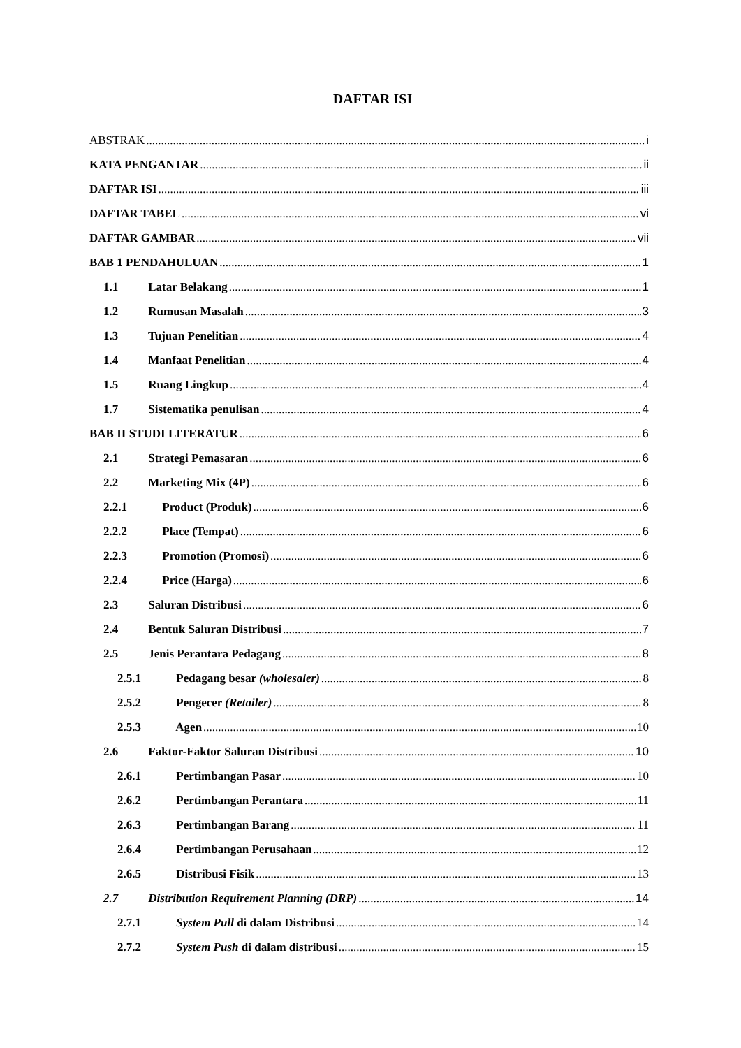DAFTAR ISI
ABSTRAK i
KATA PENGANTAR ii
DAFTAR ISI iii
DAFTAR TABEL vi
DAFTAR GAMBAR vii
BAB 1 PENDAHULUAN 1
1.1 Latar Belakang 1
1.2 Rumusan Masalah 3
1.3 Tujuan Penelitian 4
1.4 Manfaat Penelitian 4
1.5 Ruang Lingkup 4
1.7 Sistematika penulisan 4
BAB II STUDI LITERATUR 6
2.1 Strategi Pemasaran 6
2.2 Marketing Mix (4P) 6
2.2.1 Product (Produk) 6
2.2.2 Place (Tempat) 6
2.2.3 Promotion (Promosi) 6
2.2.4 Price (Harga) 6
2.3 Saluran Distribusi 6
2.4 Bentuk Saluran Distribusi 7
2.5 Jenis Perantara Pedagang 8
2.5.1 Pedagang besar (wholesaler) 8
2.5.2 Pengecer (Retailer) 8
2.5.3 Agen 10
2.6 Faktor-Faktor Saluran Distribusi 10
2.6.1 Pertimbangan Pasar 10
2.6.2 Pertimbangan Perantara 11
2.6.3 Pertimbangan Barang 11
2.6.4 Pertimbangan Perusahaan 12
2.6.5 Distribusi Fisik 13
2.7 Distribution Requirement Planning (DRP) 14
2.7.1 System Pull di dalam Distribusi 14
2.7.2 System Push di dalam distribusi 15